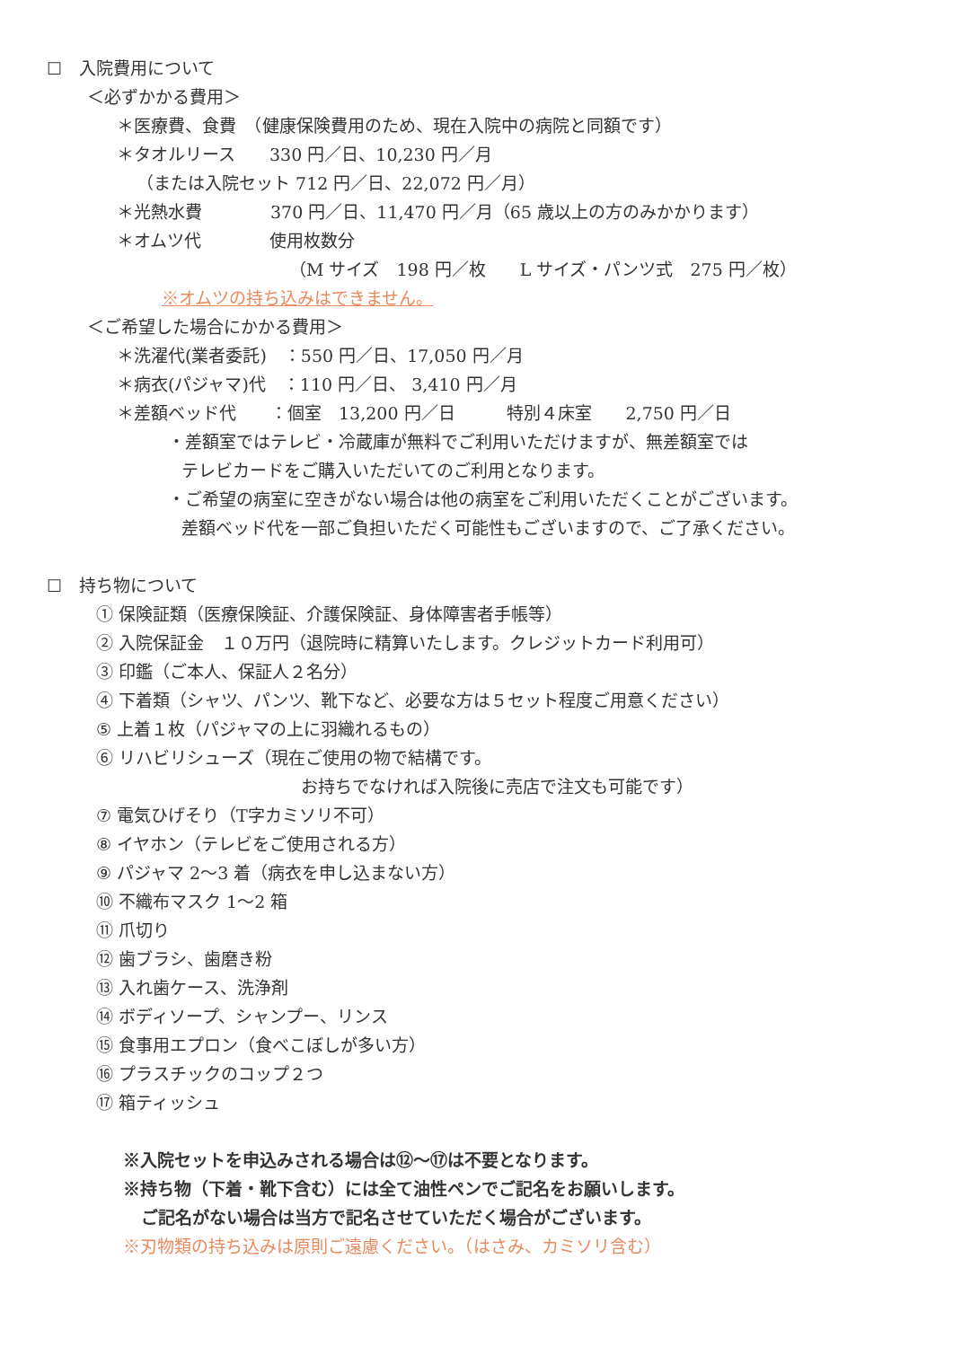☐　入院費用について
＜必ずかかる費用＞
＊医療費、食費　（健康保険費用のため、現在入院中の病院と同額です）
＊タオルリース　　330 円／日、10,230 円／月
（または入院セット 712 円／日、22,072 円／月）
＊光熱水費　　　　370 円／日、11,470 円／月（65 歳以上の方のみかかります）
＊オムツ代　　　　使用枚数分
（M サイズ　198 円／枚　　L サイズ・パンツ式　275 円／枚）
※オムツの持ち込みはできません。
＜ご希望した場合にかかる費用＞
＊洗濯代(業者委託)　：550 円／日、17,050 円／月
＊病衣(パジャマ)代　：110 円／日、 3,410 円／月
＊差額ベッド代　　：個室　13,200 円／日　　　特別４床室　　2,750 円／日
・差額室ではテレビ・冷蔵庫が無料でご利用いただけますが、無差額室では
テレビカードをご購入いただいてのご利用となります。
・ご希望の病室に空きがない場合は他の病室をご利用いただくことがございます。
差額ベッド代を一部ご負担いただく可能性もございますので、ご了承ください。
☐　持ち物について
① 保険証類（医療保険証、介護保険証、身体障害者手帳等） ② 入院保証金　１０万円（退院時に精算いたします。クレジットカード利用可） ③ 印鑑（ご本人、保証人２名分） ④ 下着類（シャツ、パンツ、靴下など、必要な方は５セット程度ご用意ください） ⑤ 上着１枚（パジャマの上に羽織れるもの） ⑥ リハビリシューズ（現在ご使用の物で結構です。 　　　　　　　　　　　　お持ちでなければ入院後に売店で注文も可能です） ⑦ 電気ひげそり（T字カミソリ不可） ⑧ イヤホン（テレビをご使用される方） ⑨ パジャマ 2～3 着（病衣を申し込まない方） ⑩ 不織布マスク 1～2 箱 ⑪ 爪切り ⑫ 歯ブラシ、歯磨き粉 ⑬ 入れ歯ケース、洗浄剤 ⑭ ボディソープ、シャンプー、リンス ⑮ 食事用エプロン（食べこぼしが多い方） ⑯ プラスチックのコップ２つ ⑰ 箱ティッシュ
※入院セットを申込みされる場合は⑫～⑰は不要となります。
※持ち物（下着・靴下含む）には全て油性ペンでご記名をお願いします。
ご記名がない場合は当方で記名させていただく場合がございます。
※刃物類の持ち込みは原則ご遠慮ください。（はさみ、カミソリ含む）